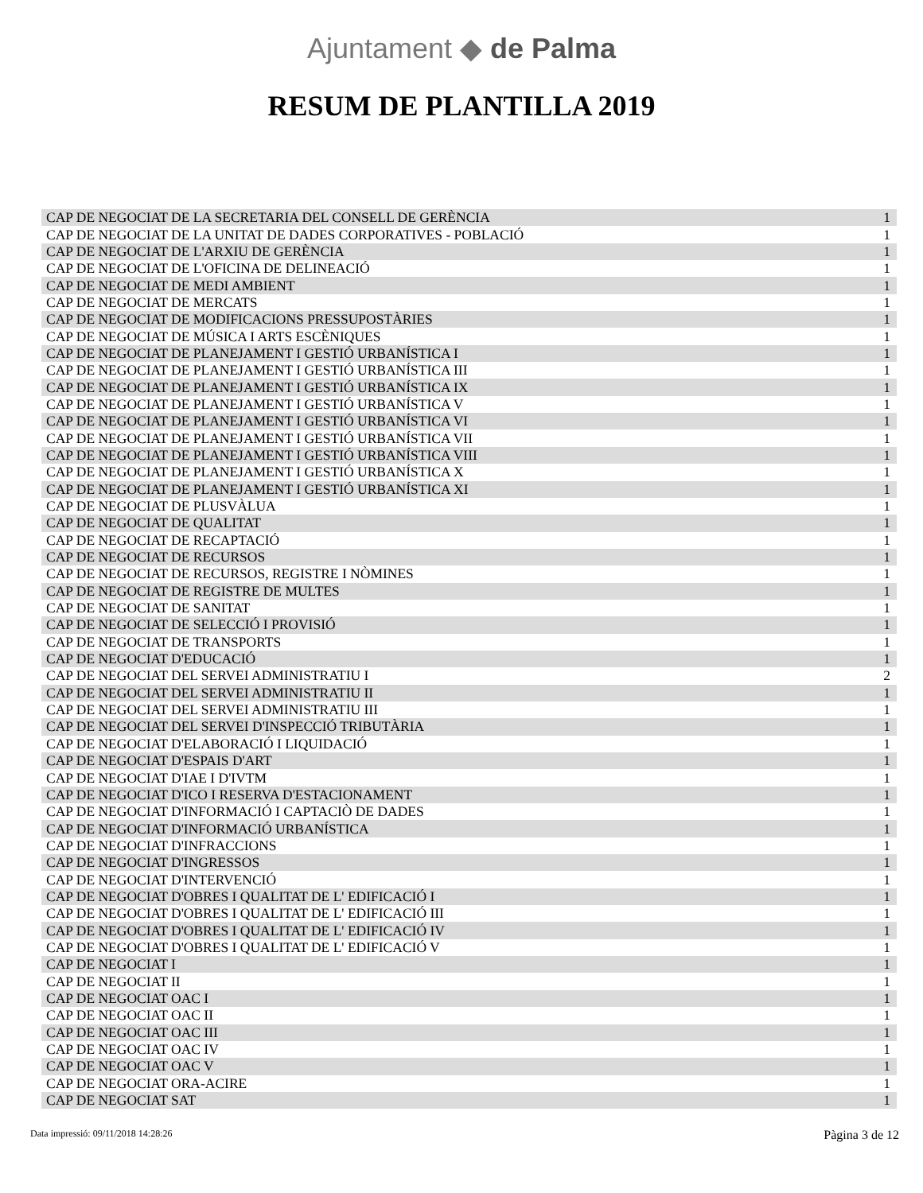Ajuntament ◆ de Palma
RESUM DE PLANTILLA 2019
| CAP DE NEGOCIAT DE LA SECRETARIA DEL CONSELL DE GERÈNCIA | 1 |
| CAP DE NEGOCIAT DE LA UNITAT DE DADES CORPORATIVES - POBLACIÓ | 1 |
| CAP DE NEGOCIAT DE L'ARXIU DE GERÈNCIA | 1 |
| CAP DE NEGOCIAT DE L'OFICINA DE DELINEACIÓ | 1 |
| CAP DE NEGOCIAT DE MEDI AMBIENT | 1 |
| CAP DE NEGOCIAT DE MERCATS | 1 |
| CAP DE NEGOCIAT DE MODIFICACIONS PRESSUPOSTÀRIES | 1 |
| CAP DE NEGOCIAT DE MÚSICA I ARTS ESCÈNIQUES | 1 |
| CAP DE NEGOCIAT DE PLANEJAMENT I GESTIÓ URBANÍSTICA I | 1 |
| CAP DE NEGOCIAT DE PLANEJAMENT I GESTIÓ URBANÍSTICA III | 1 |
| CAP DE NEGOCIAT DE PLANEJAMENT I GESTIÓ URBANÍSTICA IX | 1 |
| CAP DE NEGOCIAT DE PLANEJAMENT I GESTIÓ URBANÍSTICA V | 1 |
| CAP DE NEGOCIAT DE PLANEJAMENT I GESTIÓ URBANÍSTICA VI | 1 |
| CAP DE NEGOCIAT DE PLANEJAMENT I GESTIÓ URBANÍSTICA VII | 1 |
| CAP DE NEGOCIAT DE PLANEJAMENT I GESTIÓ URBANÍSTICA VIII | 1 |
| CAP DE NEGOCIAT DE PLANEJAMENT I GESTIÓ URBANÍSTICA X | 1 |
| CAP DE NEGOCIAT DE PLANEJAMENT I GESTIÓ URBANÍSTICA XI | 1 |
| CAP DE NEGOCIAT DE PLUSVÀLUA | 1 |
| CAP DE NEGOCIAT DE QUALITAT | 1 |
| CAP DE NEGOCIAT DE RECAPTACIÓ | 1 |
| CAP DE NEGOCIAT DE RECURSOS | 1 |
| CAP DE NEGOCIAT DE RECURSOS, REGISTRE I NÒMINES | 1 |
| CAP DE NEGOCIAT DE REGISTRE DE MULTES | 1 |
| CAP DE NEGOCIAT DE SANITAT | 1 |
| CAP DE NEGOCIAT DE SELECCIÓ I PROVISIÓ | 1 |
| CAP DE NEGOCIAT DE TRANSPORTS | 1 |
| CAP DE NEGOCIAT D'EDUCACIÓ | 1 |
| CAP DE NEGOCIAT DEL SERVEI ADMINISTRATIU I | 2 |
| CAP DE NEGOCIAT DEL SERVEI ADMINISTRATIU II | 1 |
| CAP DE NEGOCIAT DEL SERVEI ADMINISTRATIU III | 1 |
| CAP DE NEGOCIAT DEL SERVEI D'INSPECCIÓ TRIBUTÀRIA | 1 |
| CAP DE NEGOCIAT D'ELABORACIÓ I LIQUIDACIÓ | 1 |
| CAP DE NEGOCIAT D'ESPAIS D'ART | 1 |
| CAP DE NEGOCIAT D'IAE I D'IVTM | 1 |
| CAP DE NEGOCIAT D'ICO I RESERVA D'ESTACIONAMENT | 1 |
| CAP DE NEGOCIAT D'INFORMACIÓ I CAPTACIÒ DE DADES | 1 |
| CAP DE NEGOCIAT D'INFORMACIÓ URBANÍSTICA | 1 |
| CAP DE NEGOCIAT D'INFRACCIONS | 1 |
| CAP DE NEGOCIAT D'INGRESSOS | 1 |
| CAP DE NEGOCIAT D'INTERVENCIÓ | 1 |
| CAP DE NEGOCIAT D'OBRES I QUALITAT DE L' EDIFICACIÓ I | 1 |
| CAP DE NEGOCIAT D'OBRES I QUALITAT DE L' EDIFICACIÓ III | 1 |
| CAP DE NEGOCIAT D'OBRES I QUALITAT DE L' EDIFICACIÓ IV | 1 |
| CAP DE NEGOCIAT D'OBRES I QUALITAT DE L' EDIFICACIÓ V | 1 |
| CAP DE NEGOCIAT I | 1 |
| CAP DE NEGOCIAT II | 1 |
| CAP DE NEGOCIAT OAC I | 1 |
| CAP DE NEGOCIAT OAC II | 1 |
| CAP DE NEGOCIAT OAC III | 1 |
| CAP DE NEGOCIAT OAC IV | 1 |
| CAP DE NEGOCIAT OAC V | 1 |
| CAP DE NEGOCIAT ORA-ACIRE | 1 |
| CAP DE NEGOCIAT SAT | 1 |
Data impressió: 09/11/2018 14:28:26
Pàgina 3 de 12